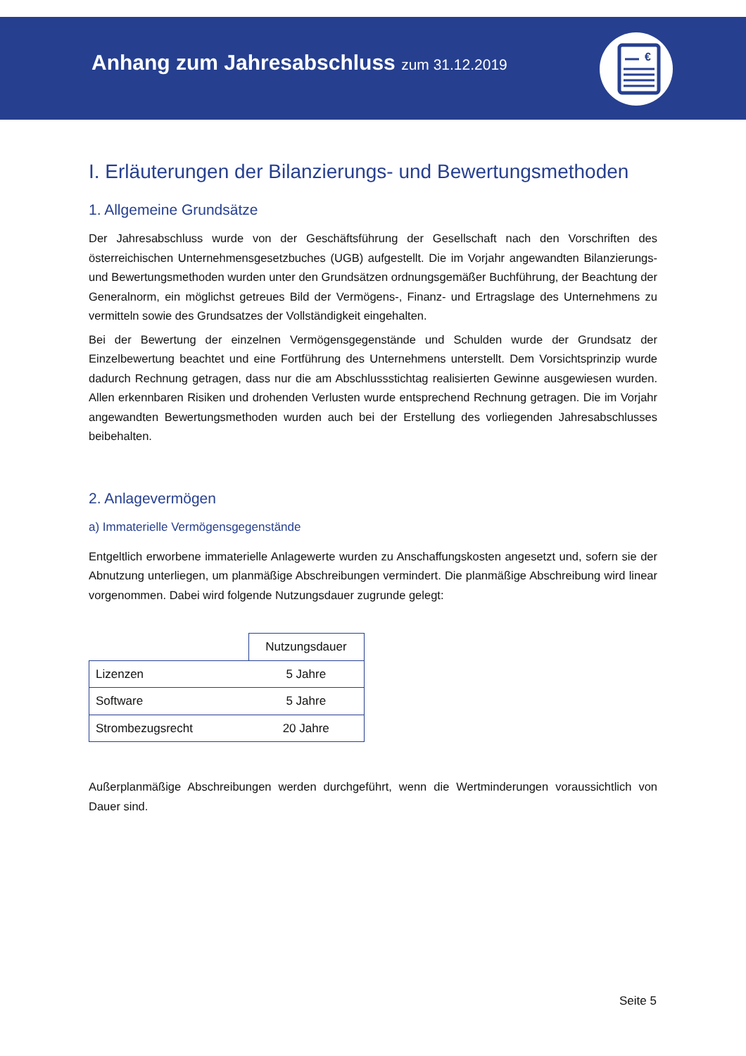Anhang zum Jahresabschluss zum 31.12.2019
€
I. Erläuterungen der Bilanzierungs- und Bewertungsmethoden
1. Allgemeine Grundsätze
Der Jahresabschluss wurde von der Geschäftsführung der Gesellschaft nach den Vorschriften des österreichischen Unternehmensgesetzbuches (UGB) aufgestellt. Die im Vorjahr angewandten Bilanzierungs- und Bewertungsmethoden wurden unter den Grundsätzen ordnungsgemäßer Buchführung, der Beachtung der Generalnorm, ein möglichst getreues Bild der Vermögens-, Finanz- und Ertragslage des Unternehmens zu vermitteln sowie des Grundsatzes der Vollständigkeit eingehalten.
Bei der Bewertung der einzelnen Vermögensgegenstände und Schulden wurde der Grundsatz der Einzelbewertung beachtet und eine Fortführung des Unternehmens unterstellt. Dem Vorsichtsprinzip wurde dadurch Rechnung getragen, dass nur die am Abschlussstichtag realisierten Gewinne ausgewiesen wurden. Allen erkennbaren Risiken und drohenden Verlusten wurde entsprechend Rechnung getragen. Die im Vorjahr angewandten Bewertungsmethoden wurden auch bei der Erstellung des vorliegenden Jahresabschlusses beibehalten.
2. Anlagevermögen
a) Immaterielle Vermögensgegenstände
Entgeltlich erworbene immaterielle Anlagewerte wurden zu Anschaffungskosten angesetzt und, sofern sie der Abnutzung unterliegen, um planmäßige Abschreibungen vermindert. Die planmäßige Abschreibung wird linear vorgenommen. Dabei wird folgende Nutzungsdauer zugrunde gelegt:
| | Nutzungsdauer |
| --- | --- |
| Lizenzen | 5 Jahre |
| Software | 5 Jahre |
| Strombezugsrecht | 20 Jahre |
Außerplanmäßige Abschreibungen werden durchgeführt, wenn die Wertminderungen voraussichtlich von Dauer sind.
Seite 5